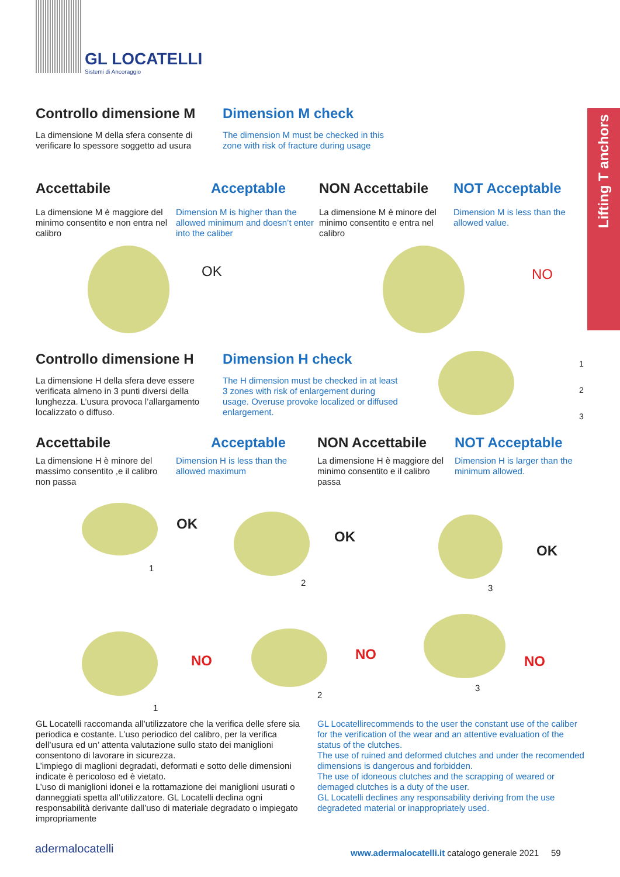GL LOCATELLI
Sistemi di Ancoraggio
Lifting T anchors
Controllo dimensione M
La dimensione M della sfera consente di verificare lo spessore soggetto ad usura
Dimension M check
The dimension M must be checked in this zone with risk of fracture during usage
Accettabile
La dimensione M è maggiore del minimo consentito e non entra nel calibro
Acceptable
Dimension M is higher than the allowed minimum and doesn’t enter into the caliber
NON Accettabile
La dimensione M è minore del minimo consentito e entra nel calibro
NOT Acceptable
Dimension M is less than the allowed value.
OK NO
Controllo dimensione H
La dimensione H della sfera deve essere verificata almeno in 3 punti diversi della lunghezza. L’usura provoca l’allargamento localizzato o diffuso.
Dimension H check
The H dimension must be checked in at least 3 zones with risk of enlargement during usage. Overuse provoke localized or diffused enlargement.
1
2
3
Accettabile
La dimensione H è minore del massimo consentito ,e il calibro non passa
Acceptable
Dimension H is less than the allowed maximum
NON Accettabile
La dimensione H è maggiore del minimo consentito e il calibro passa
NOT Acceptable
Dimension H is larger than the minimum allowed.
OK
1
OK
2
OK
3
NO
1
NO
2
NO
3
GL Locatelli raccomanda all’utilizzatore che la verifica delle sfere sia periodica e costante. L’uso periodico del calibro, per la verifica dell’usura ed un’ attenta valutazione sullo stato dei maniglioni consentono di lavorare in sicurezza.
L’impiego di maglioni degradati, deformati e sotto delle dimensioni indicate è pericoloso ed è vietato.
L’uso di maniglioni idonei e la rottamazione dei maniglioni usurati o danneggiati spetta all’utilizzatore. GL Locatelli declina ogni responsabilità derivante dall’uso di materiale degradato o impiegato impropriamente
GL Locatellirecommends to the user the constant use of the caliber for the verification of the wear and an attentive evaluation of the status of the clutches.
The use of ruined and deformed clutches and under the recomended dimensions is dangerous and forbidden.
The use of idoneous clutches and the scrapping of weared or demaged clutches is a duty of the user.
GL Locatelli declines any responsability deriving from the use degradeted material or inappropriately used.
adermalocatelli
www.adermalocatelli.it catalogo generale 2021 59